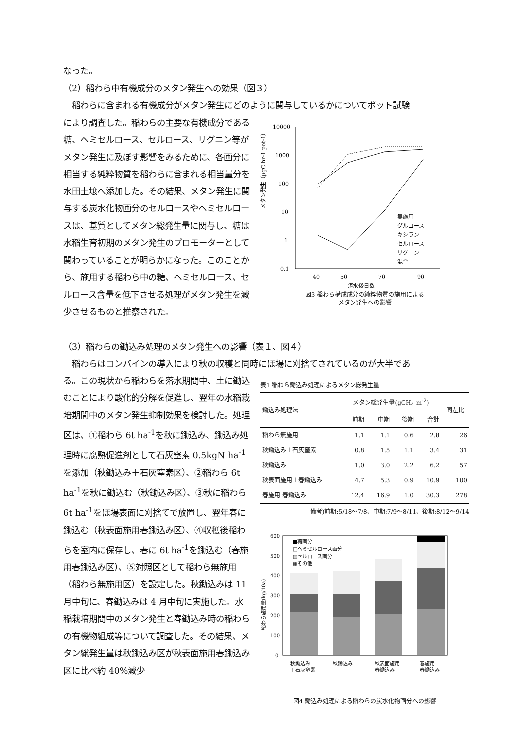なった。
（2）稲わら中有機成分のメタン発生への効果（図３）
　稲わらに含まれる有機成分がメタン発生にどのように関与しているかについてポット試験
により調査した。稲わらの主要な有機成分である糖、ヘミセルロース、セルロース、リグニン等がメタン発生に及ぼす影響をみるために、各画分に相当する純粋物質を稲わらに含まれる相当量分を水田土壌へ添加した。その結果、メタン発生に関与する炭水化物画分のセルロースやヘミセルロースは、基質としてメタン総発生量に関与し、糖は水稲生育初期のメタン発生のプロモーターとして関わっていることが明らかになった。このことから、施用する稲わら中の糖、ヘミセルロース、セルロース含量を低下させる処理がメタン発生を減少させるものと推察された。
メタン発生（μgC hr-1 pot-1）
10000
1000
100
10
1
0.1
40
50
70
90
湛水後日数
無施用
グルコース
キシラン
セルロース
リグニン
混合
図3 稲わら構成成分の純粋物質の施用による
メタン発生への影響
（3）稲わらの鋤込み処理のメタン発生への影響（表１、図４）
　稲わらはコンバインの導入により秋の収穫と同時にほ場に刈捨てされているのが大半であ
る。この現状から稲わらを落水期間中、土に鋤込むことにより酸化的分解を促進し、翌年の水稲栽培期間中のメタン発生抑制効果を検討した。処理区は、①稲わら 6t ha<sup>-1</sup>を秋に鋤込み、鋤込み処理時に腐熟促進剤として石灰窒素 0.5kgN ha<sup>-1</sup>を添加（秋鋤込み＋石灰窒素区）、②稲わら 6t ha<sup>-1</sup>を秋に鋤込む（秋鋤込み区）、③秋に稲わら 6t ha<sup>-1</sup>をほ場表面に刈捨てで放置し、翌年春に鋤込む（秋表面施用春鋤込み区）、④収穫後稲わらを室内に保存し、春に 6t ha<sup>-1</sup>を鋤込む（春施用春鋤込み区）、⑤対照区として稲わら無施用（稲わら無施用区）を設定した。秋鋤込みは 11 月中旬に、春鋤込みは 4 月中旬に実施した。水稲栽培期間中のメタン発生と春鋤込み時の稲わらの有機物組成等について調査した。その結果、メタン総発生量は秋鋤込み区が秋表面施用春鋤込み区に比べ約 40%減少
表1 稲わら鋤込み処理によるメタン総発生量
| 鋤込み処理法 | メタン総発生量(gCH<sub>4</sub> m<sup>-2</sup>) | | | | 同左比 |
| --- | --- | --- | --- | --- | --- |
| | 前期 | 中期 | 後期 | 合計 | |
| 稲わら無施用 | 1.1 | 1.1 | 0.6 | 2.8 | 26 |
| 秋鋤込み＋石灰窒素 | 0.8 | 1.5 | 1.1 | 3.4 | 31 |
| 秋鋤込み | 1.0 | 3.0 | 2.2 | 6.2 | 57 |
| 秋表面施用＋春鋤込み | 4.7 | 5.3 | 0.9 | 10.9 | 100 |
| 春施用 春鋤込み | 12.4 | 16.9 | 1.0 | 30.3 | 278 |
備考)前期:5/18〜7/8、中期:7/9〜8/11、後期:8/12〜9/14
稲わら施用量(kg/10a)
600
500
400
300
200
100
0
■糖画分
□ヘミセルロース画分
▨セルロース画分
▦その他
秋鋤込み
＋石灰窒素
秋鋤込み
秋表面施用
春鋤込み
春施用
春鋤込み
図4 鋤込み処理による稲わらの炭水化物画分への影響